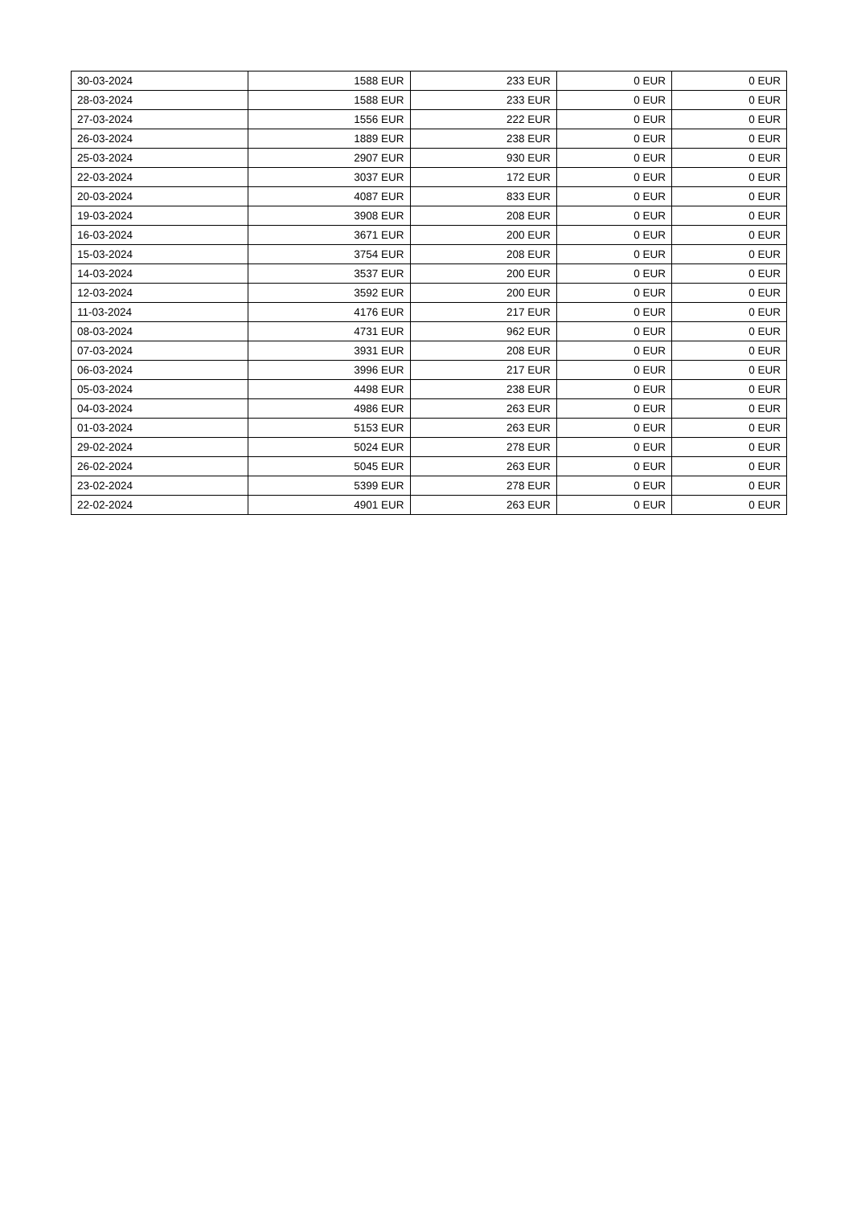| 30-03-2024 | 1588 EUR | 233 EUR | 0 EUR | 0 EUR |
| 28-03-2024 | 1588 EUR | 233 EUR | 0 EUR | 0 EUR |
| 27-03-2024 | 1556 EUR | 222 EUR | 0 EUR | 0 EUR |
| 26-03-2024 | 1889 EUR | 238 EUR | 0 EUR | 0 EUR |
| 25-03-2024 | 2907 EUR | 930 EUR | 0 EUR | 0 EUR |
| 22-03-2024 | 3037 EUR | 172 EUR | 0 EUR | 0 EUR |
| 20-03-2024 | 4087 EUR | 833 EUR | 0 EUR | 0 EUR |
| 19-03-2024 | 3908 EUR | 208 EUR | 0 EUR | 0 EUR |
| 16-03-2024 | 3671 EUR | 200 EUR | 0 EUR | 0 EUR |
| 15-03-2024 | 3754 EUR | 208 EUR | 0 EUR | 0 EUR |
| 14-03-2024 | 3537 EUR | 200 EUR | 0 EUR | 0 EUR |
| 12-03-2024 | 3592 EUR | 200 EUR | 0 EUR | 0 EUR |
| 11-03-2024 | 4176 EUR | 217 EUR | 0 EUR | 0 EUR |
| 08-03-2024 | 4731 EUR | 962 EUR | 0 EUR | 0 EUR |
| 07-03-2024 | 3931 EUR | 208 EUR | 0 EUR | 0 EUR |
| 06-03-2024 | 3996 EUR | 217 EUR | 0 EUR | 0 EUR |
| 05-03-2024 | 4498 EUR | 238 EUR | 0 EUR | 0 EUR |
| 04-03-2024 | 4986 EUR | 263 EUR | 0 EUR | 0 EUR |
| 01-03-2024 | 5153 EUR | 263 EUR | 0 EUR | 0 EUR |
| 29-02-2024 | 5024 EUR | 278 EUR | 0 EUR | 0 EUR |
| 26-02-2024 | 5045 EUR | 263 EUR | 0 EUR | 0 EUR |
| 23-02-2024 | 5399 EUR | 278 EUR | 0 EUR | 0 EUR |
| 22-02-2024 | 4901 EUR | 263 EUR | 0 EUR | 0 EUR |